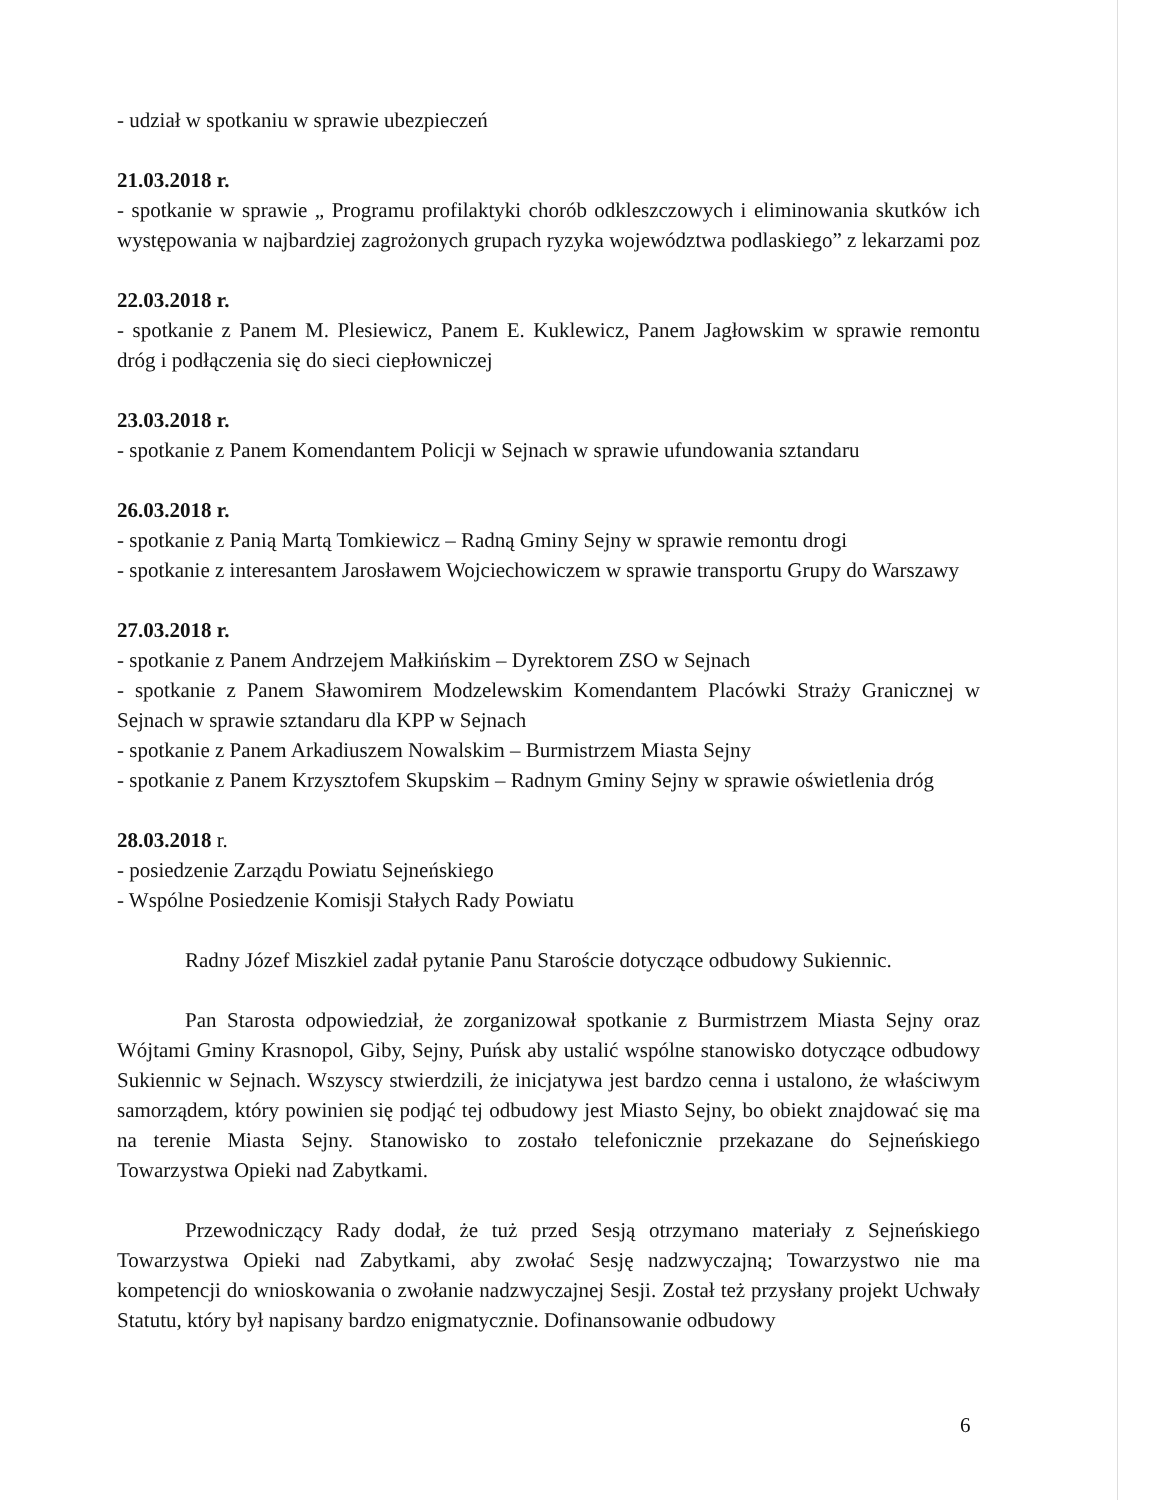- udział w spotkaniu w sprawie ubezpieczeń
21.03.2018 r.
- spotkanie w sprawie „ Programu profilaktyki chorób odkleszczowych i eliminowania skutków ich występowania w najbardziej zagrożonych grupach ryzyka województwa podlaskiego” z lekarzami poz
22.03.2018 r.
- spotkanie z Panem M. Plesiewicz, Panem E. Kuklewicz, Panem Jagłowskim w sprawie remontu dróg i podłączenia się do sieci ciepłowniczej
23.03.2018 r.
- spotkanie z Panem Komendantem Policji w Sejnach w sprawie ufundowania sztandaru
26.03.2018 r.
- spotkanie z Panią Martą Tomkiewicz – Radną Gminy Sejny w sprawie remontu drogi
- spotkanie z interesantem Jarosławem Wojciechowiczem w sprawie transportu Grupy do Warszawy
27.03.2018 r.
- spotkanie z Panem Andrzejem Małkińskim – Dyrektorem ZSO w Sejnach
- spotkanie z Panem Sławomirem Modzelewskim Komendantem Placówki Straży Granicznej w Sejnach w sprawie sztandaru dla KPP w Sejnach
- spotkanie z Panem Arkadiuszem Nowalskim – Burmistrzem Miasta Sejny
- spotkanie z Panem Krzysztofem Skupskim – Radnym Gminy Sejny w sprawie oświetlenia dróg
28.03.2018 r.
- posiedzenie Zarządu Powiatu Sejneńskiego
- Wspólne Posiedzenie Komisji Stałych Rady Powiatu
Radny Józef Miszkiel zadał pytanie Panu Staroście dotyczące odbudowy Sukiennic.
Pan Starosta odpowiedział, że zorganizował spotkanie z Burmistrzem Miasta Sejny oraz Wójtami Gminy Krasnopol, Giby, Sejny, Puńsk aby ustalić wspólne stanowisko dotyczące odbudowy Sukiennic w Sejnach. Wszyscy stwierdzili, że inicjatywa jest bardzo cenna i ustalono, że właściwym samorządem, który powinien się podjąć tej odbudowy jest Miasto Sejny, bo obiekt znajdować się ma na terenie Miasta Sejny. Stanowisko to zostało telefonicznie przekazane do Sejneńskiego Towarzystwa Opieki nad Zabytkami.
Przewodniczący Rady dodał, że tuż przed Sesją otrzymano materiały z Sejneńskiego Towarzystwa Opieki nad Zabytkami, aby zwołać Sesję nadzwyczajną; Towarzystwo nie ma kompetencji do wnioskowania o zwołanie nadzwyczajnej Sesji. Został też przysłany projekt Uchwały Statutu, który był napisany bardzo enigmatycznie. Dofinansowanie odbudowy
6